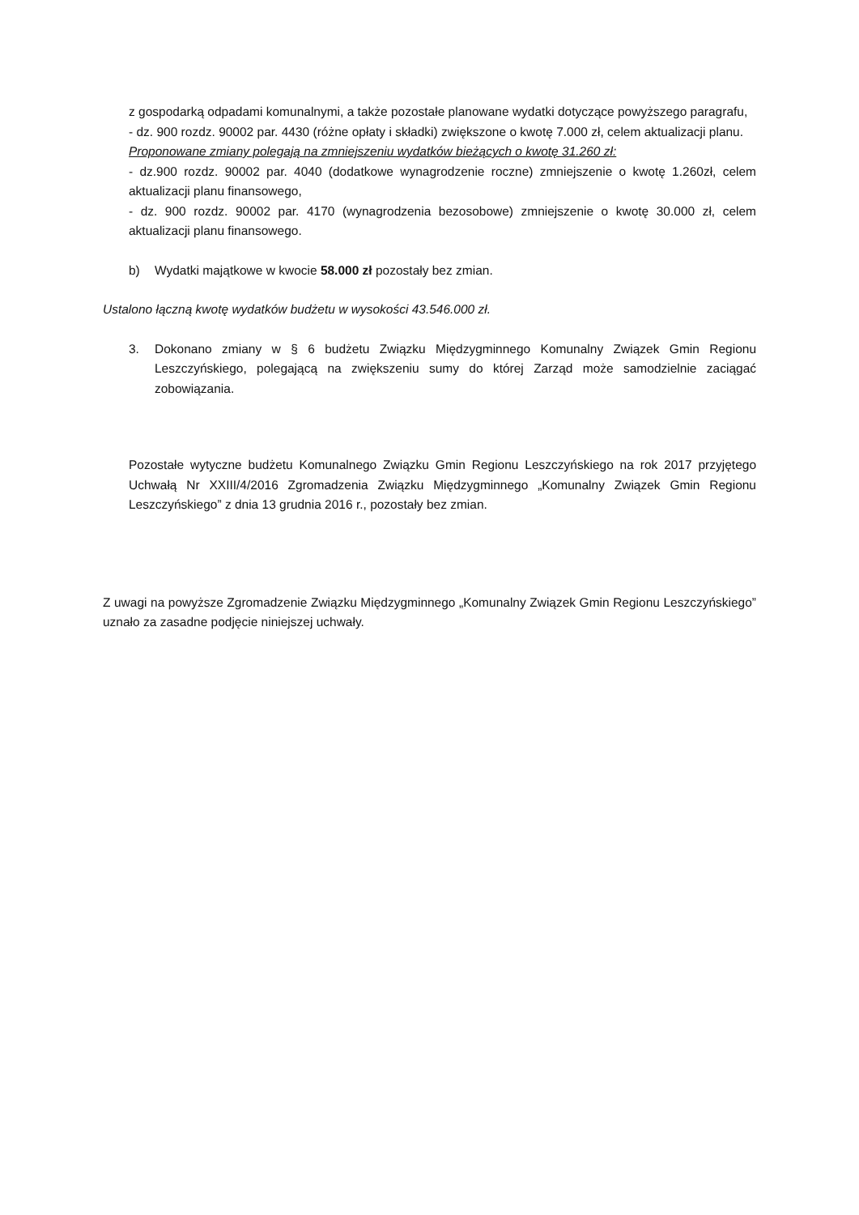z gospodarką odpadami komunalnymi, a także pozostałe planowane wydatki dotyczące powyższego paragrafu,
- dz. 900 rozdz. 90002 par. 4430 (różne opłaty i składki) zwiększone o kwotę 7.000 zł, celem aktualizacji planu.
Proponowane zmiany polegają na zmniejszeniu wydatków bieżących o kwotę 31.260 zł:
- dz.900 rozdz. 90002 par. 4040 (dodatkowe wynagrodzenie roczne) zmniejszenie o kwotę 1.260zł, celem aktualizacji planu finansowego,
- dz. 900 rozdz. 90002 par. 4170 (wynagrodzenia bezosobowe) zmniejszenie o kwotę 30.000 zł, celem aktualizacji planu finansowego.
b) Wydatki majątkowe w kwocie 58.000 zł pozostały bez zmian.
Ustalono łączną kwotę wydatków budżetu w wysokości 43.546.000 zł.
3. Dokonano zmiany w § 6 budżetu Związku Międzygminnego Komunalny Związek Gmin Regionu Leszczyńskiego, polegającą na zwiększeniu sumy do której Zarząd może samodzielnie zaciągać zobowiązania.
Pozostałe wytyczne budżetu Komunalnego Związku Gmin Regionu Leszczyńskiego na rok 2017 przyjętego Uchwałą Nr XXIII/4/2016 Zgromadzenia Związku Międzygminnego „Komunalny Związek Gmin Regionu Leszczyńskiego” z dnia 13 grudnia 2016 r., pozostały bez zmian.
Z uwagi na powyższe Zgromadzenie Związku Międzygminnego „Komunalny Związek Gmin Regionu Leszczyńskiego” uznało za zasadne podjęcie niniejszej uchwały.